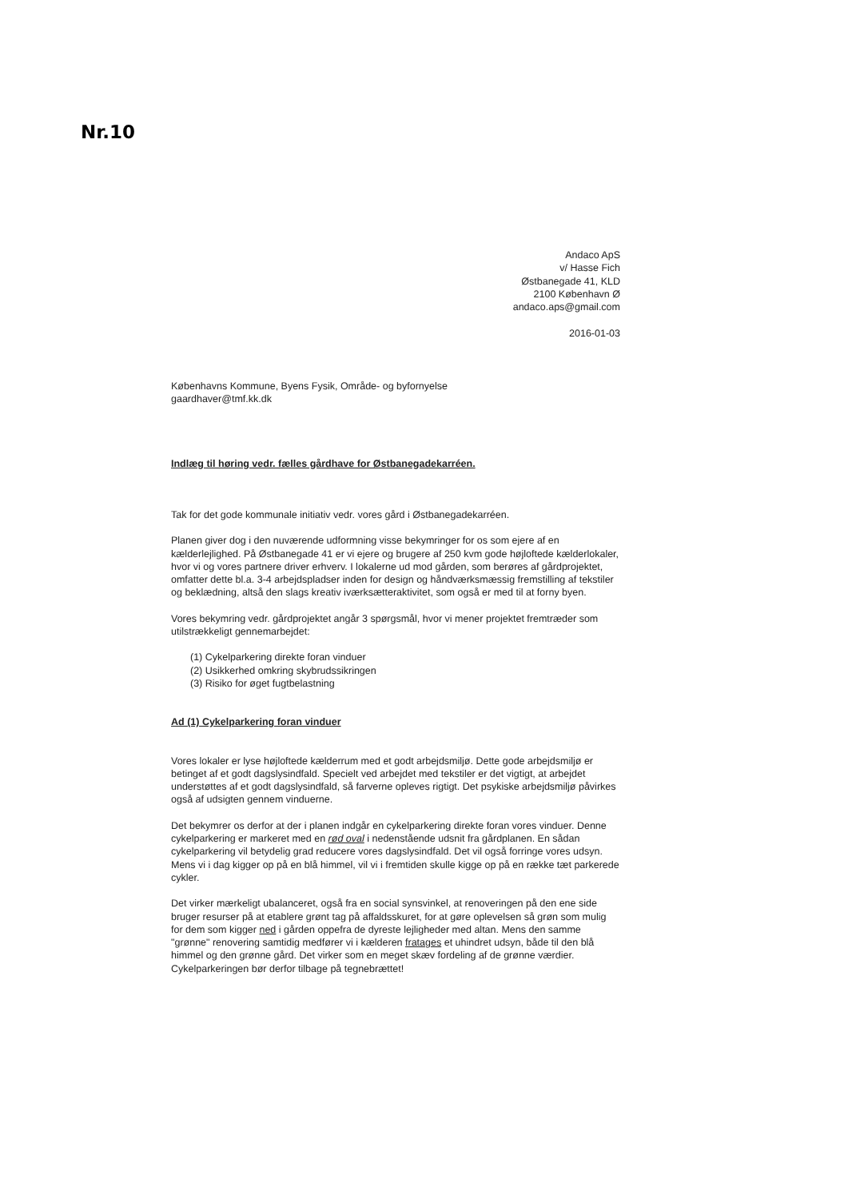Nr.10
Andaco ApS
v/ Hasse Fich
Østbanegade 41, KLD
2100 København Ø
andaco.aps@gmail.com
2016-01-03
Københavns Kommune, Byens Fysik, Område- og byfornyelse
gaardhaver@tmf.kk.dk
Indlæg til høring vedr. fælles gårdhave for Østbanegadekarréen.
Tak for det gode kommunale initiativ vedr. vores gård i Østbanegadekarréen.
Planen giver dog i den nuværende udformning visse bekymringer for os som ejere af en kælderlejlighed. På Østbanegade 41 er vi ejere og brugere af 250 kvm gode højloftede kælderlokaler, hvor vi og vores partnere driver erhverv. I lokalerne ud mod gården, som berøres af gårdprojektet, omfatter dette bl.a. 3-4 arbejdspladser inden for design og håndværksmæssig fremstilling af tekstiler og beklædning, altså den slags kreativ iværksætteraktivitet, som også er med til at forny byen.
Vores bekymring vedr. gårdprojektet angår 3 spørgsmål, hvor vi mener projektet fremtræder som utilstrækkeligt gennemarbejdet:
(1) Cykelparkering direkte foran vinduer
(2) Usikkerhed omkring skybrudssikringen
(3) Risiko for øget fugtbelastning
Ad (1) Cykelparkering foran vinduer
Vores lokaler er lyse højloftede kælderrum med et godt arbejdsmiljø. Dette gode arbejdsmiljø er betinget af et godt dagslysindfald. Specielt ved arbejdet med tekstiler er det vigtigt, at arbejdet understøttes af et godt dagslysindfald, så farverne opleves rigtigt. Det psykiske arbejdsmiljø påvirkes også af udsigten gennem vinduerne.
Det bekymrer os derfor at der i planen indgår en cykelparkering direkte foran vores vinduer. Denne cykelparkering er markeret med en rød oval i nedenstående udsnit fra gårdplanen. En sådan cykelparkering vil betydelig grad reducere vores dagslysindfald. Det vil også forringe vores udsyn. Mens vi i dag kigger op på en blå himmel, vil vi i fremtiden skulle kigge op på en række tæt parkerede cykler.
Det virker mærkeligt ubalanceret, også fra en social synsvinkel, at renoveringen på den ene side bruger resurser på at etablere grønt tag på affaldsskuret, for at gøre oplevelsen så grøn som mulig for dem som kigger ned i gården oppefra de dyreste lejligheder med altan. Mens den samme "grønne" renovering samtidig medfører vi i kælderen fratages et uhindret udsyn, både til den blå himmel og den grønne gård. Det virker som en meget skæv fordeling af de grønne værdier. Cykelparkeringen bør derfor tilbage på tegnebrættet!